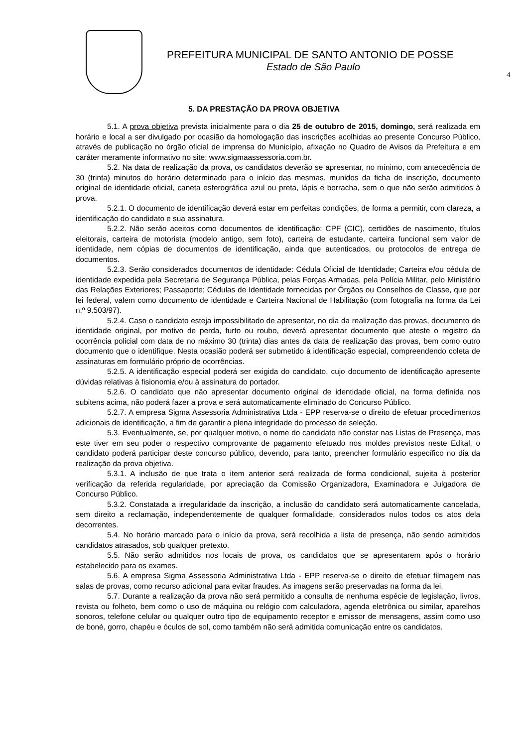PREFEITURA MUNICIPAL DE SANTO ANTONIO DE POSSE
Estado de São Paulo
4
5. DA PRESTAÇÃO DA PROVA OBJETIVA
5.1. A prova objetiva prevista inicialmente para o dia 25 de outubro de 2015, domingo, será realizada em horário e local a ser divulgado por ocasião da homologação das inscrições acolhidas ao presente Concurso Público, através de publicação no órgão oficial de imprensa do Município, afixação no Quadro de Avisos da Prefeitura e em caráter meramente informativo no site: www.sigmaassessoria.com.br.
5.2. Na data de realização da prova, os candidatos deverão se apresentar, no mínimo, com antecedência de 30 (trinta) minutos do horário determinado para o início das mesmas, munidos da ficha de inscrição, documento original de identidade oficial, caneta esferográfica azul ou preta, lápis e borracha, sem o que não serão admitidos à prova.
5.2.1. O documento de identificação deverá estar em perfeitas condições, de forma a permitir, com clareza, a identificação do candidato e sua assinatura.
5.2.2. Não serão aceitos como documentos de identificação: CPF (CIC), certidões de nascimento, títulos eleitorais, carteira de motorista (modelo antigo, sem foto), carteira de estudante, carteira funcional sem valor de identidade, nem cópias de documentos de identificação, ainda que autenticados, ou protocolos de entrega de documentos.
5.2.3. Serão considerados documentos de identidade: Cédula Oficial de Identidade; Carteira e/ou cédula de identidade expedida pela Secretaria de Segurança Pública, pelas Forças Armadas, pela Polícia Militar, pelo Ministério das Relações Exteriores; Passaporte; Cédulas de Identidade fornecidas por Órgãos ou Conselhos de Classe, que por lei federal, valem como documento de identidade e Carteira Nacional de Habilitação (com fotografia na forma da Lei n.º 9.503/97).
5.2.4. Caso o candidato esteja impossibilitado de apresentar, no dia da realização das provas, documento de identidade original, por motivo de perda, furto ou roubo, deverá apresentar documento que ateste o registro da ocorrência policial com data de no máximo 30 (trinta) dias antes da data de realização das provas, bem como outro documento que o identifique. Nesta ocasião poderá ser submetido à identificação especial, compreendendo coleta de assinaturas em formulário próprio de ocorrências.
5.2.5. A identificação especial poderá ser exigida do candidato, cujo documento de identificação apresente dúvidas relativas à fisionomia e/ou à assinatura do portador.
5.2.6. O candidato que não apresentar documento original de identidade oficial, na forma definida nos subitens acima, não poderá fazer a prova e será automaticamente eliminado do Concurso Público.
5.2.7. A empresa Sigma Assessoria Administrativa Ltda - EPP reserva-se o direito de efetuar procedimentos adicionais de identificação, a fim de garantir a plena integridade do processo de seleção.
5.3. Eventualmente, se, por qualquer motivo, o nome do candidato não constar nas Listas de Presença, mas este tiver em seu poder o respectivo comprovante de pagamento efetuado nos moldes previstos neste Edital, o candidato poderá participar deste concurso público, devendo, para tanto, preencher formulário específico no dia da realização da prova objetiva.
5.3.1. A inclusão de que trata o item anterior será realizada de forma condicional, sujeita à posterior verificação da referida regularidade, por apreciação da Comissão Organizadora, Examinadora e Julgadora de Concurso Público.
5.3.2. Constatada a irregularidade da inscrição, a inclusão do candidato será automaticamente cancelada, sem direito a reclamação, independentemente de qualquer formalidade, considerados nulos todos os atos dela decorrentes.
5.4. No horário marcado para o início da prova, será recolhida a lista de presença, não sendo admitidos candidatos atrasados, sob qualquer pretexto.
5.5. Não serão admitidos nos locais de prova, os candidatos que se apresentarem após o horário estabelecido para os exames.
5.6. A empresa Sigma Assessoria Administrativa Ltda - EPP reserva-se o direito de efetuar filmagem nas salas de provas, como recurso adicional para evitar fraudes. As imagens serão preservadas na forma da lei.
5.7. Durante a realização da prova não será permitido a consulta de nenhuma espécie de legislação, livros, revista ou folheto, bem como o uso de máquina ou relógio com calculadora, agenda eletrônica ou similar, aparelhos sonoros, telefone celular ou qualquer outro tipo de equipamento receptor e emissor de mensagens, assim como uso de boné, gorro, chapéu e óculos de sol, como também não será admitida comunicação entre os candidatos.